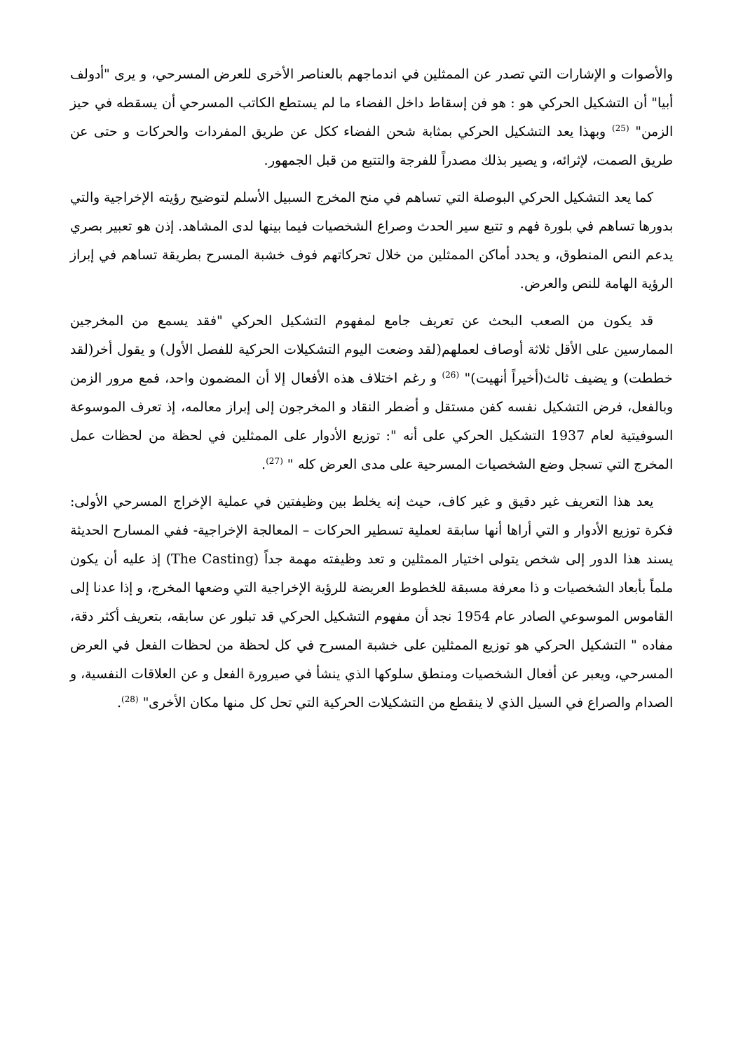والأصوات و الإشارات التي تصدر عن الممثلين في اندماجهم بالعناصر الأخرى للعرض المسرحي، و يرى "أدولف أبيا" أن التشكيل الحركي هو : هو فن إسقاط داخل الفضاء ما لم يستطع الكاتب المسرحي أن يسقطه في حيز الزمن" <sup>(25)</sup> وبهذا يعد التشكيل الحركي بمثابة شحن الفضاء ككل عن طريق المفردات والحركات و حتى عن طريق الصمت، لإثرائه، و يصير بذلك مصدراً للفرجة والتتبع من قبل الجمهور.
كما يعد التشكيل الحركي البوصلة التي تساهم في منح المخرج السبيل الأسلم لتوضيح رؤيته الإخراجية والتي بدورها تساهم في بلورة فهم و تتبع سير الحدث وصراع الشخصيات فيما بينها لدى المشاهد. إذن هو تعبير بصري يدعم النص المنطوق، و يحدد أماكن الممثلين من خلال تحركاتهم فوف خشبة المسرح بطريقة تساهم في إبراز الرؤية الهامة للنص والعرض.
قد يكون من الصعب البحث عن تعريف جامع لمفهوم التشكيل الحركي "فقد يسمع من المخرجين الممارسين على الأقل ثلاثة أوصاف لعملهم(لقد وضعت اليوم التشكيلات الحركية للفصل الأول) و يقول أخر(لقد خططت) و يضيف ثالث(أخيراً أنهيت)" <sup>(26)</sup> و رغم اختلاف هذه الأفعال إلا أن المضمون واحد، فمع مرور الزمن وبالفعل، فرض التشكيل نفسه كفن مستقل و أضطر النقاد و المخرجون إلى إبراز معالمه، إذ تعرف الموسوعة السوفيتية لعام 1937 التشكيل الحركي على أنه ": توزيع الأدوار على الممثلين في لحظة من لحظات عمل المخرج التي تسجل وضع الشخصيات المسرحية على مدى العرض كله " <sup>(27)</sup>.
يعد هذا التعريف غير دقيق و غير كاف، حيث إنه يخلط بين وظيفتين في عملية الإخراج المسرحي الأولى: فكرة توزيع الأدوار و التي أراها أنها سابقة لعملية تسطير الحركات – المعالجة الإخراجية- ففي المسارح الحديثة يسند هذا الدور إلى شخص يتولى اختيار الممثلين و تعد وظيفته مهمة جداً (The Casting) إذ عليه أن يكون ملماً بأبعاد الشخصيات و ذا معرفة مسبقة للخطوط العريضة للرؤية الإخراجية التي وضعها المخرج، و إذا عدنا إلى القاموس الموسوعي الصادر عام 1954 نجد أن مفهوم التشكيل الحركي قد تبلور عن سابقه، بتعريف أكثر دقة، مفاده " التشكيل الحركي هو توزيع الممثلين على خشبة المسرح في كل لحظة من لحظات الفعل في العرض المسرحي، ويعبر عن أفعال الشخصيات ومنطق سلوكها الذي ينشأ في صيرورة الفعل و عن العلاقات النفسية، و الصدام والصراع في السيل الذي لا ينقطع من التشكيلات الحركية التي تحل كل منها مكان الأخرى" <sup>(28)</sup>.